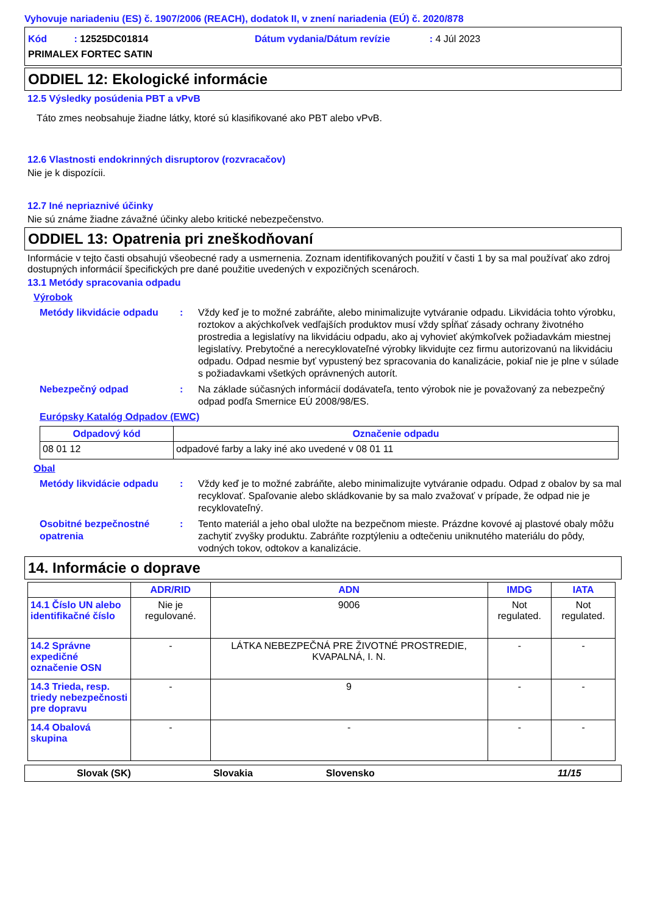Vyhovuje nariadeniu (ES) č. 1907/2006 (REACH), dodatok II, v znení nariadenia (EÚ) č. 2020/878
Kód : 12525DC01814 Dátum vydania/Dátum revízie : 4 Júl 2023
PRIMALEX FORTEC SATIN
ODDIEL 12: Ekologické informácie
12.5 Výsledky posúdenia PBT a vPvB
Táto zmes neobsahuje žiadne látky, ktoré sú klasifikované ako PBT alebo vPvB.
12.6 Vlastnosti endokrinných disruptorov (rozvracačov)
Nie je k dispozícii.
12.7 Iné nepriaznivé účinky
Nie sú známe žiadne závažné účinky alebo kritické nebezpečenstvo.
ODDIEL 13: Opatrenia pri zneškodňovaní
Informácie v tejto časti obsahujú všeobecné rady a usmernenia. Zoznam identifikovaných použití v časti 1 by sa mal používať ako zdroj dostupných informácií špecifických pre dané použitie uvedených v expozičných scenároch.
13.1 Metódy spracovania odpadu
Výrobok
Metódy likvidácie odpadu
: Vždy keď je to možné zabráňte, alebo minimalizujte vytváranie odpadu. Likvidácia tohto výrobku, roztokov a akýchkoľvek vedľajších produktov musí vždy spĺňať zásady ochrany životného prostredia a legislatívy na likvidáciu odpadu, ako aj vyhovieť akýmkoľvek požiadavkám miestnej legislatívy. Prebytočné a nerecyklovateľné výrobky likvidujte cez firmu autorizovanú na likvidáciu odpadu. Odpad nesmie byť vypustený bez spracovania do kanalizácie, pokiaľ nie je plne v súlade s požiadavkami všetkých oprávnených autorít.
Nebezpečný odpad : Na základe súčasných informácií dodávateľa, tento výrobok nie je považovaný za nebezpečný odpad podľa Smernice EÚ 2008/98/ES.
Európsky Katalóg Odpadov (EWC)
| Odpadový kód | Označenie odpadu |
| --- | --- |
| 08 01 12 | odpadové farby a laky iné ako uvedené v 08 01 11 |
Obal
Metódy likvidácie odpadu
: Vždy keď je to možné zabráňte, alebo minimalizujte vytváranie odpadu. Odpad z obalov by sa mal recyklovať. Spaľovanie alebo skládkovanie by sa malo zvažovať v prípade, že odpad nie je recyklovateľný.
Osobitné bezpečnostné opatrenia
: Tento materiál a jeho obal uložte na bezpečnom mieste. Prázdne kovové aj plastové obaly môžu zachytiť zvyšky produktu. Zabráňte rozptýleniu a odtečeniu uniknutého materiálu do pôdy, vodných tokov, odtokov a kanalizácie.
14. Informácie o doprave
| | ADR/RID | ADN | IMDG | IATA |
| --- | --- | --- | --- | --- |
| 14.1 Číslo UN alebo identifikačné číslo | Nie je regulované. | 9006 | Not regulated. | Not regulated. |
| 14.2 Správne expedičné označenie OSN | - | LÁTKA NEBEZPEČNÁ PRE ŽIVOTNÉ PROSTREDIE, KVAPALNÁ, I. N. | - | - |
| 14.3 Trieda, resp. triedy nebezpečnosti pre dopravu | - | 9 | - | - |
| 14.4 Obalová skupina | - | - | - | - |
Slovak (SK) Slovakia Slovensko 11/15